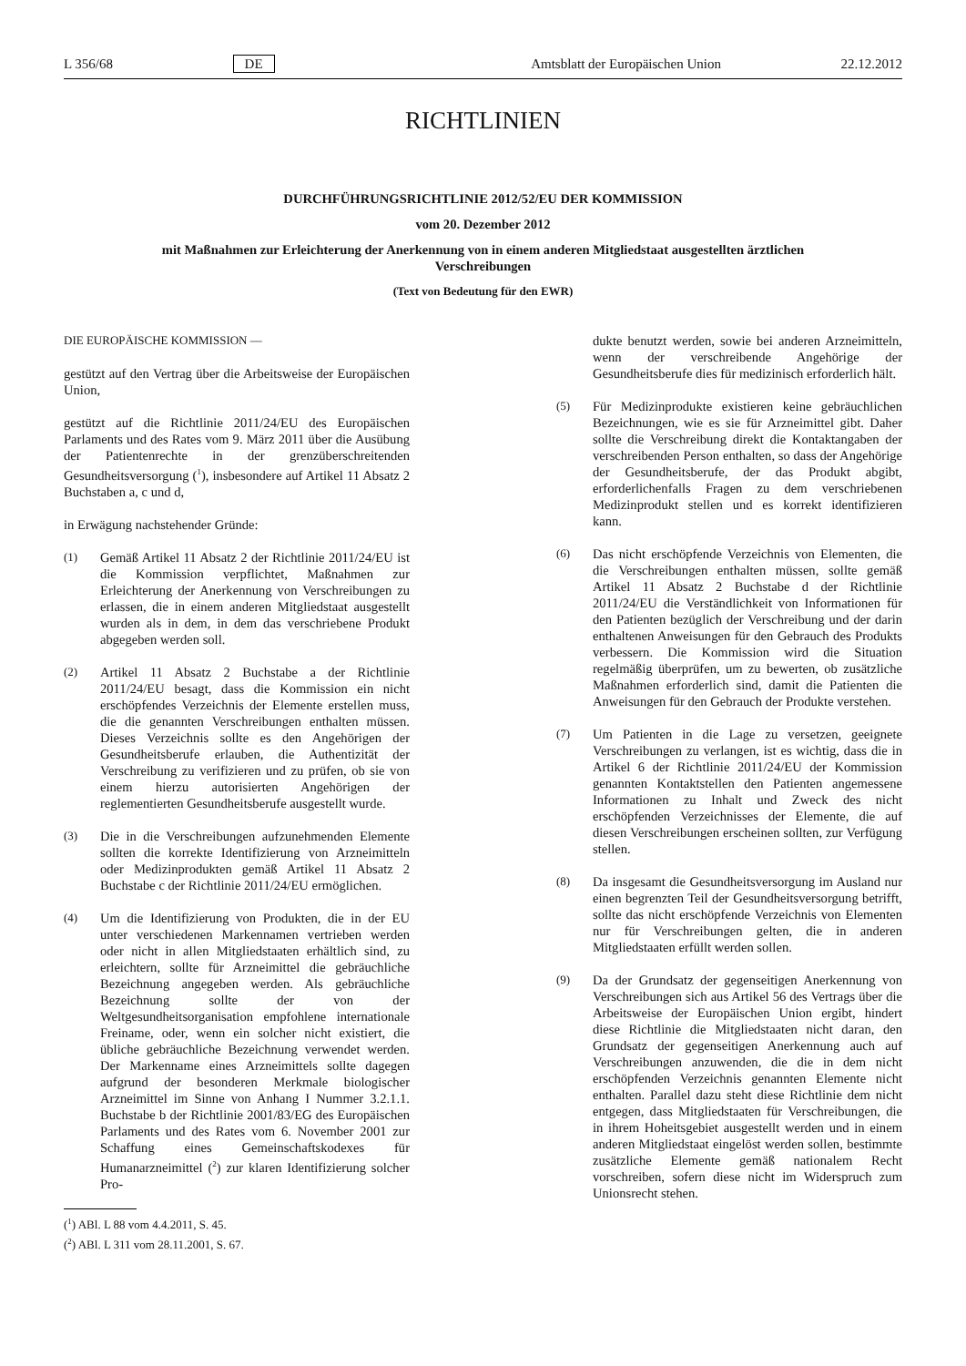L 356/68 DE Amtsblatt der Europäischen Union 22.12.2012
RICHTLINIEN
DURCHFÜHRUNGSRICHTLINIE 2012/52/EU DER KOMMISSION
vom 20. Dezember 2012
mit Maßnahmen zur Erleichterung der Anerkennung von in einem anderen Mitgliedstaat ausgestellten ärztlichen Verschreibungen
(Text von Bedeutung für den EWR)
DIE EUROPÄISCHE KOMMISSION —
gestützt auf den Vertrag über die Arbeitsweise der Europäischen Union,
gestützt auf die Richtlinie 2011/24/EU des Europäischen Parlaments und des Rates vom 9. März 2011 über die Ausübung der Patientenrechte in der grenzüberschreitenden Gesundheitsversorgung (<sup>1</sup>), insbesondere auf Artikel 11 Absatz 2 Buchstaben a, c und d,
in Erwägung nachstehender Gründe:
(1) Gemäß Artikel 11 Absatz 2 der Richtlinie 2011/24/EU ist die Kommission verpflichtet, Maßnahmen zur Erleichterung der Anerkennung von Verschreibungen zu erlassen, die in einem anderen Mitgliedstaat ausgestellt wurden als in dem, in dem das verschriebene Produkt abgegeben werden soll.
(2) Artikel 11 Absatz 2 Buchstabe a der Richtlinie 2011/24/EU besagt, dass die Kommission ein nicht erschöpfendes Verzeichnis der Elemente erstellen muss, die die genannten Verschreibungen enthalten müssen. Dieses Verzeichnis sollte es den Angehörigen der Gesundheitsberufe erlauben, die Authentizität der Verschreibung zu verifizieren und zu prüfen, ob sie von einem hierzu autorisierten Angehörigen der reglementierten Gesundheitsberufe ausgestellt wurde.
(3) Die in die Verschreibungen aufzunehmenden Elemente sollten die korrekte Identifizierung von Arzneimitteln oder Medizinprodukten gemäß Artikel 11 Absatz 2 Buchstabe c der Richtlinie 2011/24/EU ermöglichen.
(4) Um die Identifizierung von Produkten, die in der EU unter verschiedenen Markennamen vertrieben werden oder nicht in allen Mitgliedstaaten erhältlich sind, zu erleichtern, sollte für Arzneimittel die gebräuchliche Bezeichnung angegeben werden. Als gebräuchliche Bezeichnung sollte der von der Weltgesundheitsorganisation empfohlene internationale Freiname, oder, wenn ein solcher nicht existiert, die übliche gebräuchliche Bezeichnung verwendet werden. Der Markenname eines Arzneimittels sollte dagegen aufgrund der besonderen Merkmale biologischer Arzneimittel im Sinne von Anhang I Nummer 3.2.1.1. Buchstabe b der Richtlinie 2001/83/EG des Europäischen Parlaments und des Rates vom 6. November 2001 zur Schaffung eines Gemeinschaftskodexes für Humanarzneimittel (<sup>2</sup>) zur klaren Identifizierung solcher Pro-
(<sup>1</sup>) ABl. L 88 vom 4.4.2011, S. 45.
(<sup>2</sup>) ABl. L 311 vom 28.11.2001, S. 67.
dukte benutzt werden, sowie bei anderen Arzneimitteln, wenn der verschreibende Angehörige der Gesundheitsberufe dies für medizinisch erforderlich hält.
(5) Für Medizinprodukte existieren keine gebräuchlichen Bezeichnungen, wie es sie für Arzneimittel gibt. Daher sollte die Verschreibung direkt die Kontaktangaben der verschreibenden Person enthalten, so dass der Angehörige der Gesundheitsberufe, der das Produkt abgibt, erforderlichenfalls Fragen zu dem verschriebenen Medizinprodukt stellen und es korrekt identifizieren kann.
(6) Das nicht erschöpfende Verzeichnis von Elementen, die die Verschreibungen enthalten müssen, sollte gemäß Artikel 11 Absatz 2 Buchstabe d der Richtlinie 2011/24/EU die Verständlichkeit von Informationen für den Patienten bezüglich der Verschreibung und der darin enthaltenen Anweisungen für den Gebrauch des Produkts verbessern. Die Kommission wird die Situation regelmäßig überprüfen, um zu bewerten, ob zusätzliche Maßnahmen erforderlich sind, damit die Patienten die Anweisungen für den Gebrauch der Produkte verstehen.
(7) Um Patienten in die Lage zu versetzen, geeignete Verschreibungen zu verlangen, ist es wichtig, dass die in Artikel 6 der Richtlinie 2011/24/EU der Kommission genannten Kontaktstellen den Patienten angemessene Informationen zu Inhalt und Zweck des nicht erschöpfenden Verzeichnisses der Elemente, die auf diesen Verschreibungen erscheinen sollten, zur Verfügung stellen.
(8) Da insgesamt die Gesundheitsversorgung im Ausland nur einen begrenzten Teil der Gesundheitsversorgung betrifft, sollte das nicht erschöpfende Verzeichnis von Elementen nur für Verschreibungen gelten, die in anderen Mitgliedstaaten erfüllt werden sollen.
(9) Da der Grundsatz der gegenseitigen Anerkennung von Verschreibungen sich aus Artikel 56 des Vertrags über die Arbeitsweise der Europäischen Union ergibt, hindert diese Richtlinie die Mitgliedstaaten nicht daran, den Grundsatz der gegenseitigen Anerkennung auch auf Verschreibungen anzuwenden, die die in dem nicht erschöpfenden Verzeichnis genannten Elemente nicht enthalten. Parallel dazu steht diese Richtlinie dem nicht entgegen, dass Mitgliedstaaten für Verschreibungen, die in ihrem Hoheitsgebiet ausgestellt werden und in einem anderen Mitgliedstaat eingelöst werden sollen, bestimmte zusätzliche Elemente gemäß nationalem Recht vorschreiben, sofern diese nicht im Widerspruch zum Unionsrecht stehen.